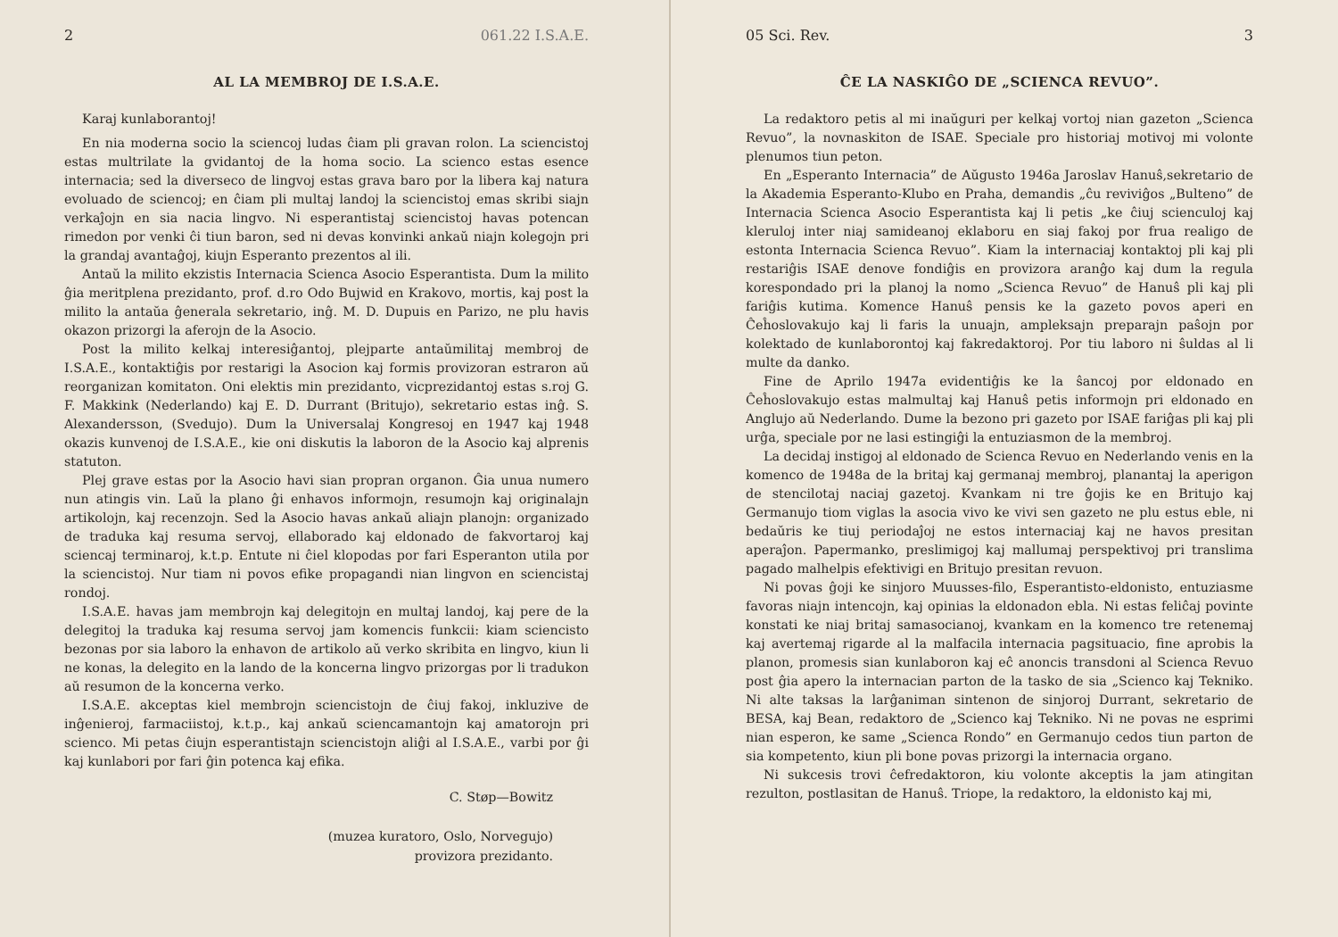2 061.22 I.S.A.E.
AL LA MEMBROJ DE I.S.A.E.
Karaj kunlaborantoj!
En nia moderna socio la sciencoj ludas ĉiam pli gravan rolon. La sciencistoj estas multrilate la gvidantoj de la homa socio. La scienco estas esence internacia; sed la diverseco de lingvoj estas grava baro por la libera kaj natura evoluado de sciencoj; en ĉiam pli multaj landoj la sciencistoj emas skribi siajn verkaĵojn en sia nacia lingvo. Ni esperantistaj sciencistoj havas potencan rimedon por venki ĉi tiun baron, sed ni devas konvinki ankaŭ niajn kolegojn pri la grandaj avantaĝoj, kiujn Esperanto prezentos al ili.
Antaŭ la milito ekzistis Internacia Scienca Asocio Esperantista. Dum la milito ĝia meritplena prezidanto, prof. d.ro Odo Bujwid en Krakovo, mortis, kaj post la milito la antaŭa ĝenerala sekretario, inĝ. M. D. Dupuis en Parizo, ne plu havis okazon prizorgi la aferojn de la Asocio.
Post la milito kelkaj interesiĝantoj, plejparte antaŭmilitaj membroj de I.S.A.E., kontaktiĝis por restarigi la Asocion kaj formis provizoran estraron aŭ reorganizan komitaton. Oni elektis min prezidanto, vicprezidantoj estas s.roj G. F. Makkink (Nederlando) kaj E. D. Durrant (Britujo), sekretario estas inĝ. S. Alexandersson, (Svedujo). Dum la Universalaj Kongresoj en 1947 kaj 1948 okazis kunvenoj de I.S.A.E., kie oni diskutis la laboron de la Asocio kaj alprenis statuton.
Plej grave estas por la Asocio havi sian propran organon. Ĝia unua numero nun atingis vin. Laŭ la plano ĝi enhavos informojn, resumojn kaj originalajn artikolojn, kaj recenzojn. Sed la Asocio havas ankaŭ aliajn planojn: organizado de traduka kaj resuma servoj, ellaborado kaj eldonado de fakvortaroj kaj sciencaj terminaroj, k.t.p. Entute ni ĉiel klopodas por fari Esperanton utila por la sciencistoj. Nur tiam ni povos efike propagandi nian lingvon en sciencistaj rondoj.
I.S.A.E. havas jam membrojn kaj delegitojn en multaj landoj, kaj pere de la delegitoj la traduka kaj resuma servoj jam komencis funkcii: kiam sciencisto bezonas por sia laboro la enhavon de artikolo aŭ verko skribita en lingvo, kiun li ne konas, la delegito en la lando de la koncerna lingvo prizorgas por li tradukon aŭ resumon de la koncerna verko.
I.S.A.E. akceptas kiel membrojn sciencistojn de ĉiuj fakoj, inkluzive de inĝenieroj, farmaciistoj, k.t.p., kaj ankaŭ sciencamantojn kaj amatorojn pri scienco. Mi petas ĉiujn esperantistajn sciencistojn aliĝi al I.S.A.E., varbi por ĝi kaj kunlabori por fari ĝin potenca kaj efika.
C. Støp—Bowitz
(muzea kuratoro, Oslo, Norvegujo)
provizora prezidanto.
05 Sci. Rev. 3
ĈE LA NASKIĜO DE „SCIENCA REVUO”.
La redaktoro petis al mi inaŭguri per kelkaj vortoj nian gazeton „Scienca Revuo”, la novnaskiton de ISAE. Speciale pro historiaj motivoj mi volonte plenumos tiun peton.
En „Esperanto Internacia” de Aŭgusto 1946a Jaroslav Hanuŝ,sekretario de la Akademia Esperanto-Klubo en Praha, demandis „ĉu reviviĝos „Bulteno” de Internacia Scienca Asocio Esperantista kaj li petis „ke ĉiuj scienculoj kaj kleruloj inter niaj samideanoj eklaboru en siaj fakoj por frua realigo de estonta Internacia Scienca Revuo”. Kiam la internaciaj kontaktoj pli kaj pli restariĝis ISAE denove fondiĝis en provizora aranĝo kaj dum la regula korespondado pri la planoj la nomo „Scienca Revuo” de Hanuŝ pli kaj pli fariĝis kutima. Komence Hanuŝ pensis ke la gazeto povos aperi en Ĉeĥoslovakujo kaj li faris la unuajn, ampleksajn preparajn paŝojn por kolektado de kunlaborontoj kaj fakredaktoroj. Por tiu laboro ni ŝuldas al li multe da danko.
Fine de Aprilo 1947a evidentiĝis ke la ŝancoj por eldonado en Ĉeĥoslovakujo estas malmultaj kaj Hanuŝ petis informojn pri eldonado en Anglujo aŭ Nederlando. Dume la bezono pri gazeto por ISAE fariĝas pli kaj pli urĝa, speciale por ne lasi estingiĝi la entuziasmon de la membroj.
La decidaj instigoj al eldonado de Scienca Revuo en Nederlando venis en la komenco de 1948a de la britaj kaj germanaj membroj, planantaj la aperigon de stencilotaj naciaj gazetoj. Kvankam ni tre ĝojis ke en Britujo kaj Germanujo tiom viglas la asocia vivo ke vivi sen gazeto ne plu estus eble, ni bedaŭris ke tiuj periodaĵoj ne estos internaciaj kaj ne havos presitan aperaĵon. Papermanko, preslimigoj kaj mallumaj perspektivoj pri translima pagado malhelpis efektivigi en Britujo presitan revuon.
Ni povas ĝoji ke sinjoro Muusses-filo, Esperantisto-eldonisto, entuziasme favoras niajn intencojn, kaj opinias la eldonadon ebla. Ni estas feliĉaj povinte konstati ke niaj britaj samasocianoj, kvankam en la komenco tre retenemaj kaj avertemaj rigarde al la malfacila internacia pagsituacio, fine aprobis la planon, promesis sian kunlaboron kaj eĉ anoncis transdoni al Scienca Revuo post ĝia apero la internacian parton de la tasko de sia „Scienco kaj Tekniko. Ni alte taksas la larĝaniman sintenon de sinjoroj Durrant, sekretario de BESA, kaj Bean, redaktoro de „Scienco kaj Tekniko. Ni ne povas ne esprimi nian esperon, ke same „Scienca Rondo” en Germanujo cedos tiun parton de sia kompetento, kiun pli bone povas prizorgi la internacia organo.
Ni sukcesis trovi ĉefredaktoron, kiu volonte akceptis la jam atingitan rezulton, postlasitan de Hanuŝ. Triope, la redaktoro, la eldonisto kaj mi,